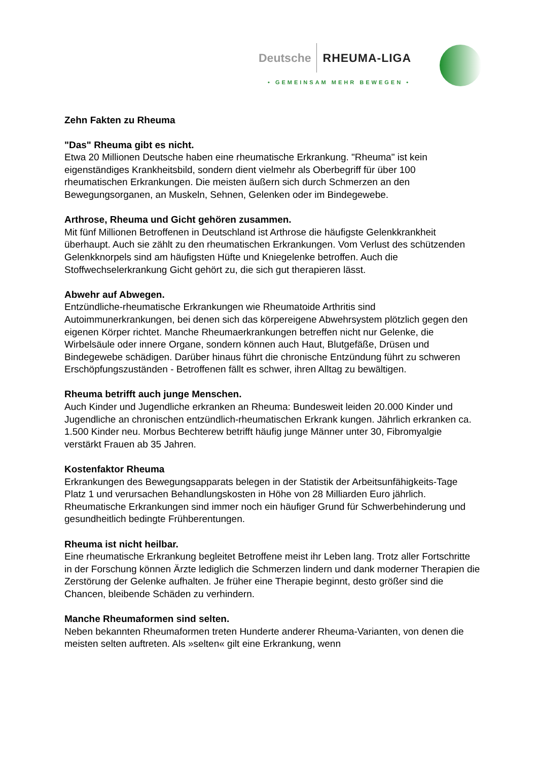Deutsche RHEUMA-LIGA
• GEMEINSAM MEHR BEWEGEN •
Zehn Fakten zu Rheuma
"Das" Rheuma gibt es nicht.
Etwa 20 Millionen Deutsche haben eine rheumatische Erkrankung. "Rheuma" ist kein eigenständiges Krankheitsbild, sondern dient vielmehr als Oberbegriff für über 100 rheumatischen Erkrankungen. Die meisten äußern sich durch Schmerzen an den Bewegungsorganen, an Muskeln, Sehnen, Gelenken oder im Bindegewebe.
Arthrose, Rheuma und Gicht gehören zusammen.
Mit fünf Millionen Betroffenen in Deutschland ist Arthrose die häufigste Gelenkkrankheit überhaupt. Auch sie zählt zu den rheumatischen Erkrankungen. Vom Verlust des schützenden Gelenkknorpels sind am häufigsten Hüfte und Kniegelenke betroffen. Auch die Stoffwechselerkrankung Gicht gehört zu, die sich gut therapieren lässt.
Abwehr auf Abwegen.
Entzündliche-rheumatische Erkrankungen wie Rheumatoide Arthritis sind Autoimmunerkrankungen, bei denen sich das körpereigene Abwehrsystem plötzlich gegen den eigenen Körper richtet. Manche Rheumaerkrankungen betreffen nicht nur Gelenke, die Wirbelsäule oder innere Organe, sondern können auch Haut, Blutgefäße, Drüsen und Bindegewebe schädigen. Darüber hinaus führt die chronische Entzündung führt zu schweren Erschöpfungszuständen - Betroffenen fällt es schwer, ihren Alltag zu bewältigen.
Rheuma betrifft auch junge Menschen.
Auch Kinder und Jugendliche erkranken an Rheuma: Bundesweit leiden 20.000 Kinder und Jugendliche an chronischen entzündlich-rheumatischen Erkrank kungen. Jährlich erkranken ca. 1.500 Kinder neu. Morbus Bechterew betrifft häufig junge Männer unter 30, Fibromyalgie verstärkt Frauen ab 35 Jahren.
Kostenfaktor Rheuma
Erkrankungen des Bewegungsapparats belegen in der Statistik der Arbeitsunfähigkeits-Tage Platz 1 und verursachen Behandlungskosten in Höhe von 28 Milliarden Euro jährlich. Rheumatische Erkrankungen sind immer noch ein häufiger Grund für Schwerbehinderung und gesundheitlich bedingte Frühberentungen.
Rheuma ist nicht heilbar.
Eine rheumatische Erkrankung begleitet Betroffene meist ihr Leben lang. Trotz aller Fortschritte in der Forschung können Ärzte lediglich die Schmerzen lindern und dank moderner Therapien die Zerstörung der Gelenke aufhalten. Je früher eine Therapie beginnt, desto größer sind die Chancen, bleibende Schäden zu verhindern.
Manche Rheumaformen sind selten.
Neben bekannten Rheumaformen treten Hunderte anderer Rheuma-Varianten, von denen die meisten selten auftreten. Als »selten« gilt eine Erkrankung, wenn